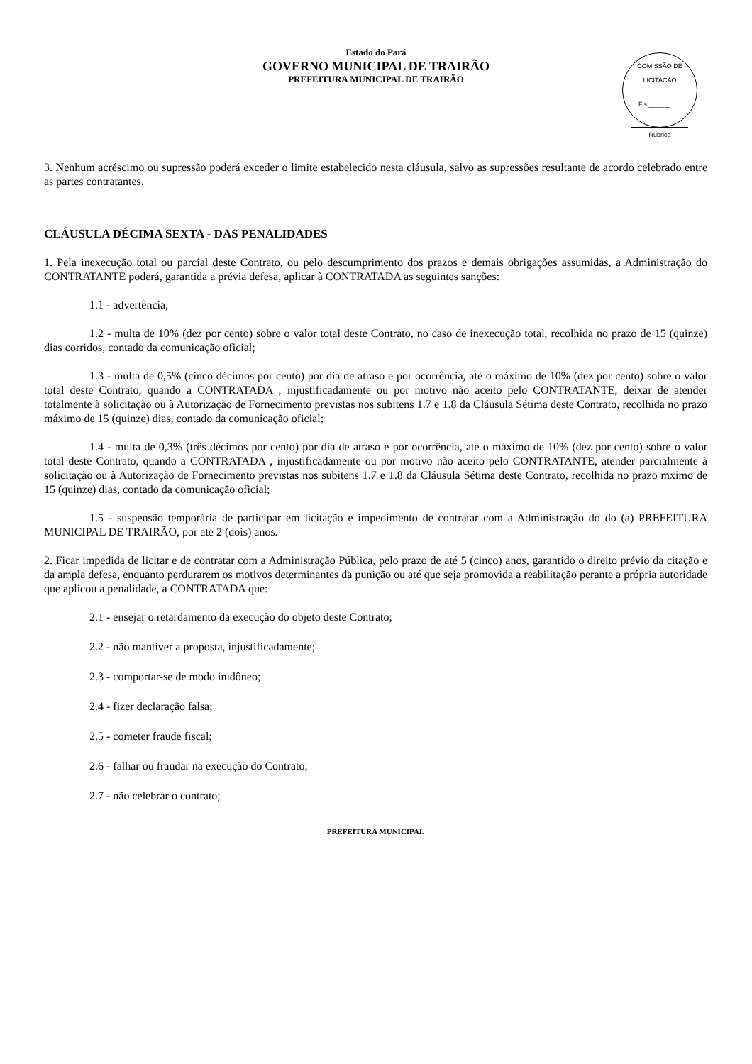Estado do Pará
GOVERNO MUNICIPAL DE TRAIRÃO
PREFEITURA MUNICIPAL DE TRAIRÃO
COMISSÃO DE LICITAÇÃO
Fls.______
Rubrica
3. Nenhum acréscimo ou supressão poderá exceder o limite estabelecido nesta cláusula, salvo as supressões resultante de acordo celebrado entre as partes contratantes.
CLÁUSULA DÉCIMA SEXTA - DAS PENALIDADES
1. Pela inexecução total ou parcial deste Contrato, ou pelo descumprimento dos prazos e demais obrigações assumidas, a Administração do CONTRATANTE poderá, garantida a prévia defesa, aplicar à CONTRATADA as seguintes sanções:
1.1 - advertência;
1.2 - multa de 10% (dez por cento) sobre o valor total deste Contrato, no caso de inexecução total, recolhida no prazo de 15 (quinze) dias corridos, contado da comunicação oficial;
1.3 - multa de 0,5% (cinco décimos por cento) por dia de atraso e por ocorrência, até o máximo de 10% (dez por cento) sobre o valor total deste Contrato, quando a CONTRATADA , injustificadamente ou por motivo não aceito pelo CONTRATANTE, deixar de atender totalmente à solicitação ou à Autorização de Fornecimento previstas nos subitens 1.7 e 1.8 da Cláusula Sétima deste Contrato, recolhida no prazo máximo de 15 (quinze) dias, contado da comunicação oficial;
1.4 - multa de 0,3% (três décimos por cento) por dia de atraso e por ocorrência, até o máximo de 10% (dez por cento) sobre o valor total deste Contrato, quando a CONTRATADA , injustificadamente ou por motivo não aceito pelo CONTRATANTE, atender parcialmente à solicitação ou à Autorização de Fornecimento previstas nos subitens 1.7 e 1.8 da Cláusula Sétima deste Contrato, recolhida no prazo mximo de 15 (quinze) dias, contado da comunicação oficial;
1.5 - suspensão temporária de participar em licitação e impedimento de contratar com a Administração do do (a) PREFEITURA MUNICIPAL DE TRAIRÃO, por até 2 (dois) anos.
2. Ficar impedida de licitar e de contratar com a Administração Pública, pelo prazo de até 5 (cinco) anos, garantido o direito prévio da citação e da ampla defesa, enquanto perdurarem os motivos determinantes da punição ou até que seja promovida a reabilitação perante a própria autoridade que aplicou a penalidade, a CONTRATADA que:
2.1 - ensejar o retardamento da execução do objeto deste Contrato;
2.2 - não mantiver a proposta, injustificadamente;
2.3 - comportar-se de modo inidôneo;
2.4 - fizer declaração falsa;
2.5 - cometer fraude fiscal;
2.6 - falhar ou fraudar na execução do Contrato;
2.7 - não celebrar o contrato;
PREFEITURA MUNICIPAL